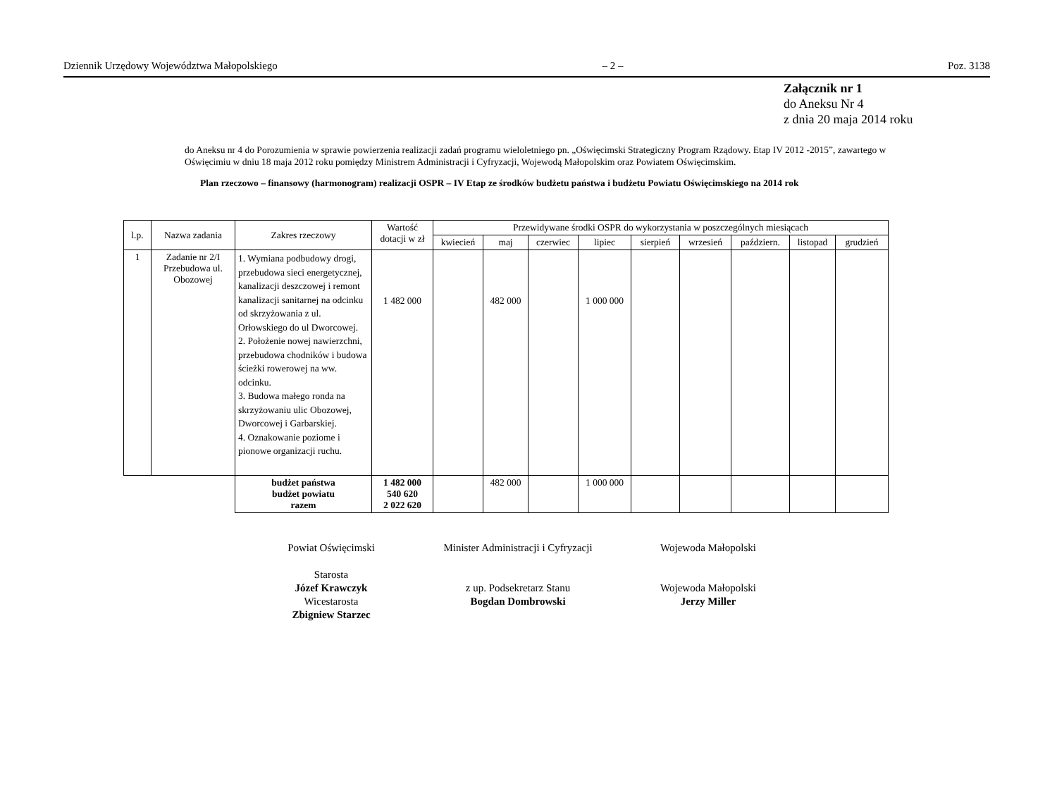Dziennik Urzędowy Województwa Małopolskiego – 2 – Poz. 3138
Załącznik nr 1
do Aneksu Nr 4
z dnia 20 maja 2014 roku
do Aneksu nr 4 do Porozumienia w sprawie powierzenia realizacji zadań programu wieloletniego pn. „Oświęcimski Strategiczny Program Rządowy. Etap IV 2012 -2015”, zawartego w Oświęcimiu w dniu 18 maja 2012 roku pomiędzy Ministrem Administracji i Cyfryzacji, Wojewodą Małopolskim oraz Powiatem Oświęcimskim.
Plan rzeczowo – finansowy (harmonogram) realizacji OSPR – IV Etap ze środków budżetu państwa i budżetu Powiatu Oświęcimskiego na 2014 rok
| l.p. | Nazwa zadania | Zakres rzeczowy | Wartość dotacji w zł | Przewidywane środki OSPR do wykorzystania w poszczególnych miesiącach | | | | | | | | |
| --- | --- | --- | --- | --- | --- | --- | --- | --- | --- | --- | --- | --- |
| | | | | kwiecień | maj | czerwiec | lipiec | sierpień | wrzesień | październ. | listopad | grudzień |
| 1 | Zadanie nr 2/I Przebudowa ul. Obozowej | 1. Wymiana podbudowy drogi, przebudowa sieci energetycznej, kanalizacji deszczowej i remont kanalizacji sanitarnej na odcinku od skrzyżowania z ul. Orłowskiego do ul Dworcowej. 2. Położenie nowej nawierzchni, przebudowa chodników i budowa ścieżki rowerowej na ww. odcinku. 3. Budowa małego ronda na skrzyżowaniu ulic Obozowej, Dworcowej i Garbarskiej. 4. Oznakowanie poziome i pionowe organizacji ruchu. | 1 482 000 | | 482 000 | | 1 000 000 | | | | | |
| | | budżet państwa budżet powiatu razem | 1 482 000 540 620 2 022 620 | | 482 000 | | 1 000 000 | | | | | |
Powiat Oświęcimski
Starosta
Józef Krawczyk
Wicestarosta
Zbigniew Starzec
Minister Administracji i Cyfryzacji
z up. Podsekretarz Stanu
Bogdan Dombrowski
Wojewoda Małopolski
Wojewoda Małopolski
Jerzy Miller